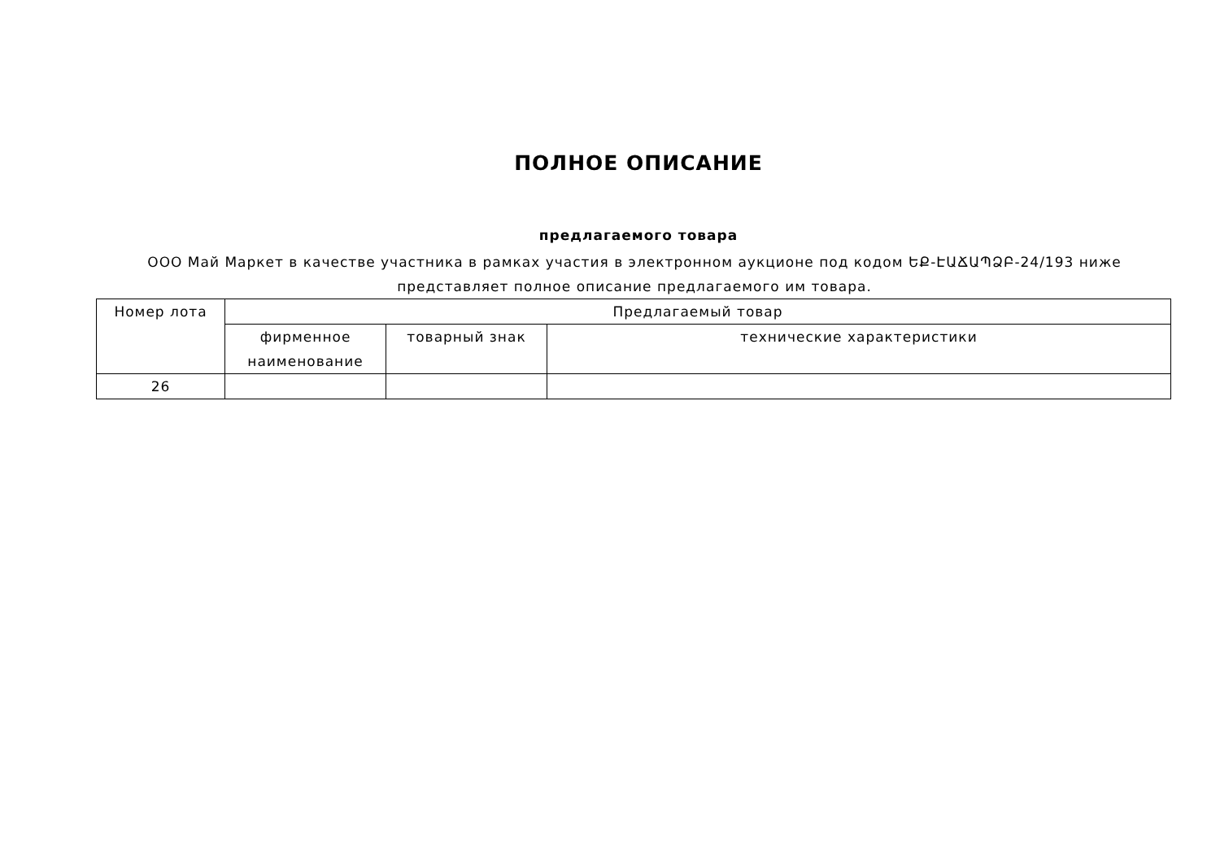ПОЛНОЕ ОПИСАНИЕ
предлагаемого товара
ООО Май Маркет в качестве участника в рамках участия в электронном аукционе под кодом ԵՔ-ԷԱՃԱՊՁԲ-24/193 ниже представляет полное описание предлагаемого им товара.
| Номер лота | Предлагаемый товар | | |
| --- | --- | --- | --- |
| | фирменное наименование | товарный знак | технические характеристики |
| 26 | | | |